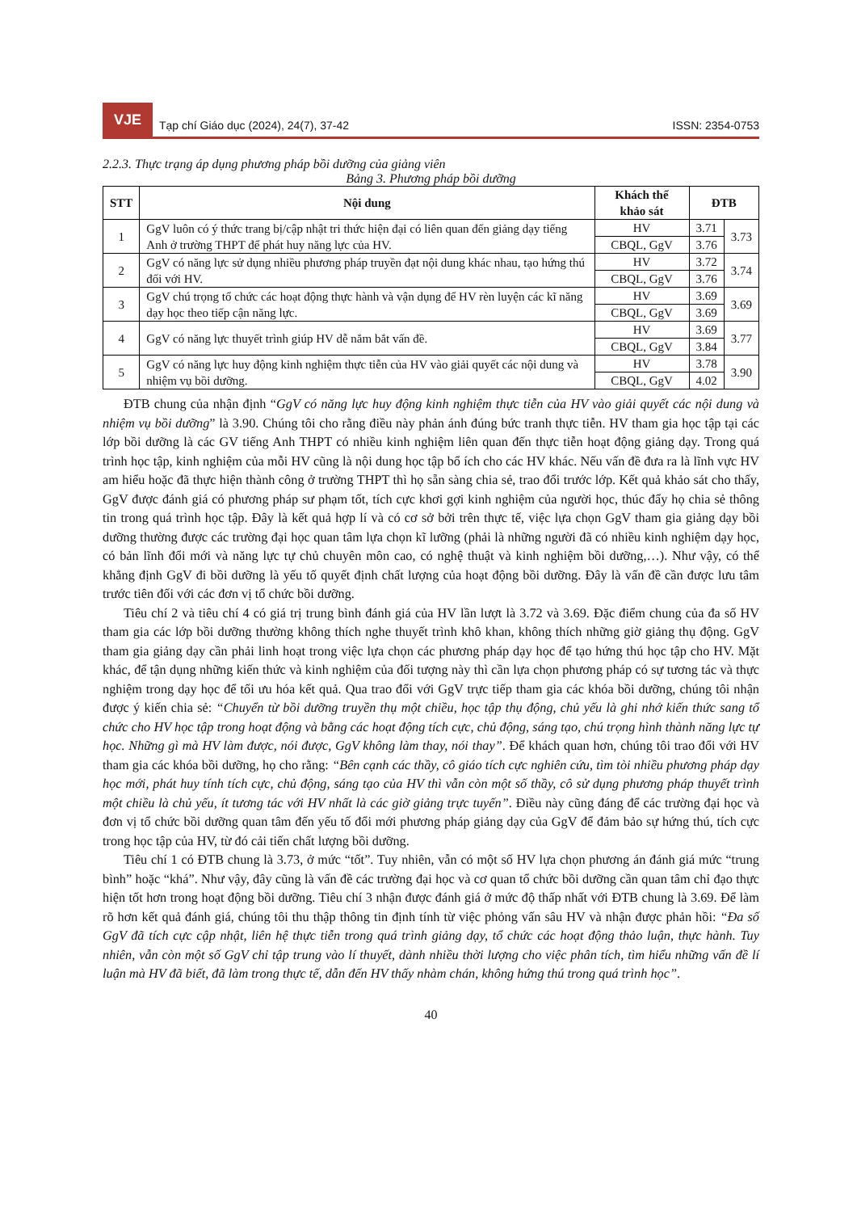VJE
Tạp chí Giáo dục (2024), 24(7), 37-42
ISSN: 2354-0753
2.2.3. Thực trạng áp dụng phương pháp bồi dưỡng của giảng viên
Bảng 3. Phương pháp bồi dưỡng
| STT | Nội dung | Khách thể khảo sát | ĐTB | |
| --- | --- | --- | --- | --- |
| 1 | GgV luôn có ý thức trang bị/cập nhật tri thức hiện đại có liên quan đến giảng dạy tiếng Anh ở trường THPT để phát huy năng lực của HV. | HV | 3.71 | 3.73 |
| | | CBQL, GgV | 3.76 | |
| 2 | GgV có năng lực sử dụng nhiều phương pháp truyền đạt nội dung khác nhau, tạo hứng thú đối với HV. | HV | 3.72 | 3.74 |
| | | CBQL, GgV | 3.76 | |
| 3 | GgV chú trọng tổ chức các hoạt động thực hành và vận dụng để HV rèn luyện các kĩ năng dạy học theo tiếp cận năng lực. | HV | 3.69 | 3.69 |
| | | CBQL, GgV | 3.69 | |
| 4 | GgV có năng lực thuyết trình giúp HV dễ nắm bắt vấn đề. | HV | 3.69 | 3.77 |
| | | CBQL, GgV | 3.84 | |
| 5 | GgV có năng lực huy động kinh nghiệm thực tiễn của HV vào giải quyết các nội dung và nhiệm vụ bồi dưỡng. | HV | 3.78 | 3.90 |
| | | CBQL, GgV | 4.02 | |
ĐTB chung của nhận định “GgV có năng lực huy động kinh nghiệm thực tiễn của HV vào giải quyết các nội dung và nhiệm vụ bồi dưỡng” là 3.90. Chúng tôi cho rằng điều này phản ánh đúng bức tranh thực tiễn. HV tham gia học tập tại các lớp bồi dưỡng là các GV tiếng Anh THPT có nhiều kinh nghiệm liên quan đến thực tiễn hoạt động giảng dạy. Trong quá trình học tập, kinh nghiệm của mỗi HV cũng là nội dung học tập bổ ích cho các HV khác. Nếu vấn đề đưa ra là lĩnh vực HV am hiểu hoặc đã thực hiện thành công ở trường THPT thì họ sẵn sàng chia sẻ, trao đổi trước lớp. Kết quả khảo sát cho thấy, GgV được đánh giá có phương pháp sư phạm tốt, tích cực khơi gợi kinh nghiệm của người học, thúc đẩy họ chia sẻ thông tin trong quá trình học tập. Đây là kết quả hợp lí và có cơ sở bởi trên thực tế, việc lựa chọn GgV tham gia giảng dạy bồi dưỡng thường được các trường đại học quan tâm lựa chọn kĩ lưỡng (phải là những người đã có nhiều kinh nghiệm dạy học, có bản lĩnh đổi mới và năng lực tự chủ chuyên môn cao, có nghệ thuật và kinh nghiệm bồi dưỡng,…). Như vậy, có thể khẳng định GgV đi bồi dưỡng là yếu tố quyết định chất lượng của hoạt động bồi dưỡng. Đây là vấn đề cần được lưu tâm trước tiên đối với các đơn vị tổ chức bồi dưỡng.
Tiêu chí 2 và tiêu chí 4 có giá trị trung bình đánh giá của HV lần lượt là 3.72 và 3.69. Đặc điểm chung của đa số HV tham gia các lớp bồi dưỡng thường không thích nghe thuyết trình khô khan, không thích những giờ giảng thụ động. GgV tham gia giảng dạy cần phải linh hoạt trong việc lựa chọn các phương pháp dạy học để tạo hứng thú học tập cho HV. Mặt khác, để tận dụng những kiến thức và kinh nghiệm của đối tượng này thì cần lựa chọn phương pháp có sự tương tác và thực nghiệm trong dạy học để tối ưu hóa kết quả. Qua trao đổi với GgV trực tiếp tham gia các khóa bồi dưỡng, chúng tôi nhận được ý kiến chia sẻ: “Chuyển từ bồi dưỡng truyền thụ một chiều, học tập thụ động, chủ yếu là ghi nhớ kiến thức sang tổ chức cho HV học tập trong hoạt động và bằng các hoạt động tích cực, chủ động, sáng tạo, chú trọng hình thành năng lực tự học. Những gì mà HV làm được, nói được, GgV không làm thay, nói thay”. Để khách quan hơn, chúng tôi trao đổi với HV tham gia các khóa bồi dưỡng, họ cho rằng: “Bên cạnh các thầy, cô giáo tích cực nghiên cứu, tìm tòi nhiều phương pháp dạy học mới, phát huy tính tích cực, chủ động, sáng tạo của HV thì vẫn còn một số thầy, cô sử dụng phương pháp thuyết trình một chiều là chủ yếu, ít tương tác với HV nhất là các giờ giảng trực tuyến”. Điều này cũng đáng để các trường đại học và đơn vị tổ chức bồi dưỡng quan tâm đến yếu tố đổi mới phương pháp giảng dạy của GgV để đảm bảo sự hứng thú, tích cực trong học tập của HV, từ đó cải tiến chất lượng bồi dưỡng.
Tiêu chí 1 có ĐTB chung là 3.73, ở mức “tốt”. Tuy nhiên, vẫn có một số HV lựa chọn phương án đánh giá mức “trung bình” hoặc “khá”. Như vậy, đây cũng là vấn đề các trường đại học và cơ quan tổ chức bồi dưỡng cần quan tâm chỉ đạo thực hiện tốt hơn trong hoạt động bồi dưỡng. Tiêu chí 3 nhận được đánh giá ở mức độ thấp nhất với ĐTB chung là 3.69. Để làm rõ hơn kết quả đánh giá, chúng tôi thu thập thông tin định tính từ việc phỏng vấn sâu HV và nhận được phản hồi: “Đa số GgV đã tích cực cập nhật, liên hệ thực tiễn trong quá trình giảng dạy, tổ chức các hoạt động thảo luận, thực hành. Tuy nhiên, vẫn còn một số GgV chỉ tập trung vào lí thuyết, dành nhiều thời lượng cho việc phân tích, tìm hiểu những vấn đề lí luận mà HV đã biết, đã làm trong thực tế, dẫn đến HV thấy nhàm chán, không hứng thú trong quá trình học”.
40